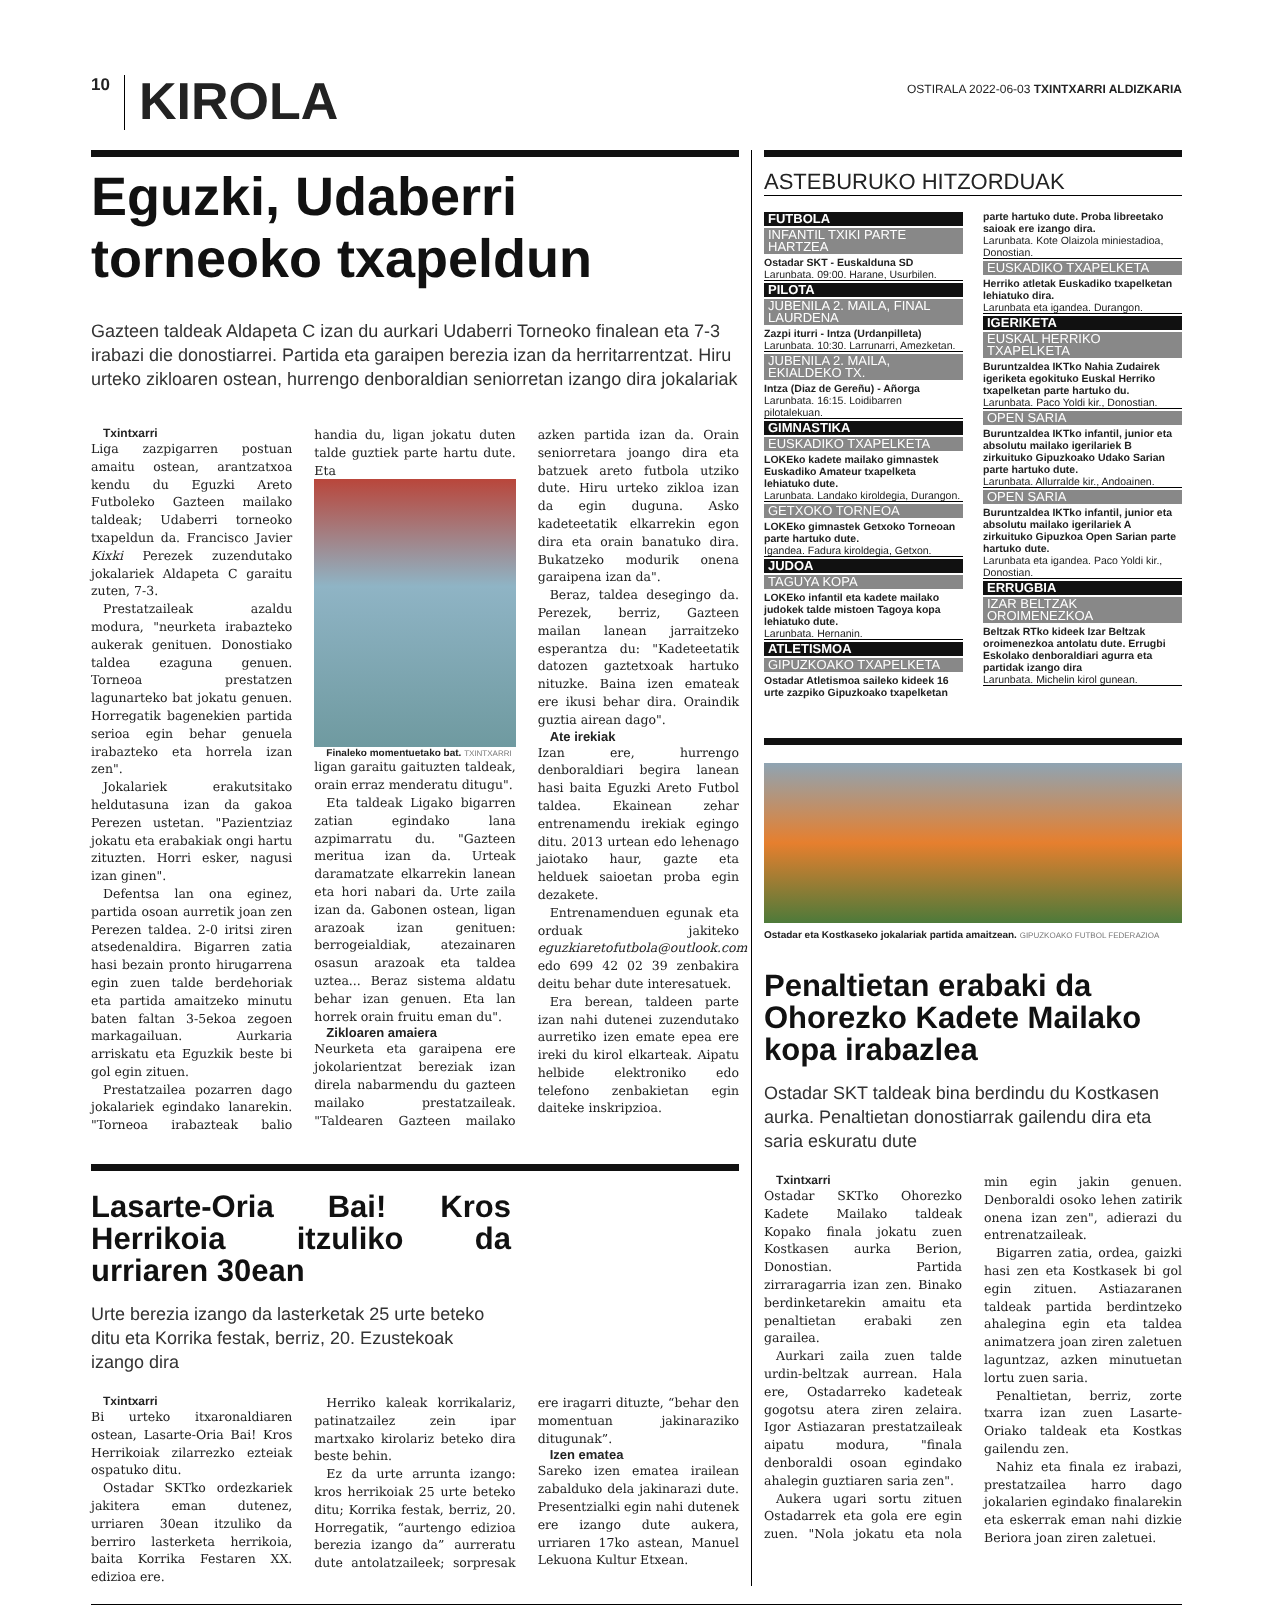10
KIROLA
OSTIRALA 2022-06-03 TXINTXARRI ALDIZKARIA
Eguzki, Udaberri
torneoko txapeldun
Gazteen taldeak Aldapeta C izan du aurkari Udaberri Torneoko finalean eta 7-3 irabazi die donostiarrei. Partida eta garaipen berezia izan da herritarrentzat. Hiru urteko zikloaren ostean, hurrengo denboraldian seniorretan izango dira jokalariak
Txintxarri
Liga zazpigarren postuan amaitu ostean, arantzatxoa kendu du Eguzki Areto Futboleko Gazteen mailako taldeak; Udaberri torneoko txapeldun da. Francisco Javier Kixki Perezek zuzendutako jokalariek Aldapeta C garaitu zuten, 7-3.
Prestatzaileak azaldu modura, "neurketa irabazteko aukerak genituen. Donostiako taldea ezaguna genuen. Torneoa prestatzen lagunarteko bat jokatu genuen. Horregatik bagenekien partida serioa egin behar genuela irabazteko eta horrela izan zen".
Jokalariek erakutsitako heldutasuna izan da gakoa Perezen ustetan. "Pazientziaz jokatu eta erabakiak ongi hartu zituzten. Horri esker, nagusi izan ginen".
Defentsa lan ona eginez, partida osoan aurretik joan zen Perezen taldea. 2-0 iritsi ziren atsedenaldira. Bigarren zatia hasi bezain pronto hirugarrena egin zuen talde berdehoriak eta partida amaitzeko minutu baten faltan 3-5ekoa zegoen markagailuan. Aurkaria arriskatu eta Eguzkik beste bi gol egin zituen.
Prestatzailea pozarren dago jokalariek egindako lanarekin. "Torneoa irabazteak balio handia du, ligan jokatu duten talde guztiek parte hartu dute. Eta
Finaleko momentuetako bat. TXINTXARRI
ligan garaitu gaituzten taldeak, orain erraz menderatu ditugu".
Eta taldeak Ligako bigarren zatian egindako lana azpimarratu du. "Gazteen meritua izan da. Urteak daramatzate elkarrekin lanean eta hori nabari da. Urte zaila izan da. Gabonen ostean, ligan arazoak izan genituen: berrogeialdiak, atezainaren osasun arazoak eta taldea uztea... Beraz sistema aldatu behar izan genuen. Eta lan horrek orain fruitu eman du".
Zikloaren amaiera
Neurketa eta garaipena ere jokolarientzat bereziak izan direla nabarmendu du gazteen mailako prestatzaileak. "Taldearen Gazteen mailako azken partida izan da. Orain seniorretara joango dira eta batzuek areto futbola utziko dute. Hiru urteko zikloa izan da egin duguna. Asko kadeteetatik elkarrekin egon dira eta orain banatuko dira. Bukatzeko modurik onena garaipena izan da".
Beraz, taldea desegingo da. Perezek, berriz, Gazteen mailan lanean jarraitzeko esperantza du: "Kadeteetatik datozen gaztetxoak hartuko nituzke. Baina izen emateak ere ikusi behar dira. Oraindik guztia airean dago".
Ate irekiak
Izan ere, hurrengo denboraldiari begira lanean hasi baita Eguzki Areto Futbol taldea. Ekainean zehar entrenamendu irekiak egingo ditu. 2013 urtean edo lehenago jaiotako haur, gazte eta helduek saioetan proba egin dezakete.
Entrenamenduen egunak eta orduak jakiteko eguzkiaretofutbola@outlook.com edo 699 42 02 39 zenbakira deitu behar dute interesatuek.
Era berean, taldeen parte izan nahi dutenei zuzendutako aurretiko izen emate epea ere ireki du kirol elkarteak. Aipatu helbide elektroniko edo telefono zenbakietan egin daiteke inskripzioa.
Lasarte-Oria Bai! Kros Herrikoia itzuliko da urriaren 30ean
Urte berezia izango da lasterketak 25 urte beteko ditu eta Korrika festak, berriz, 20. Ezustekoak izango dira
Txintxarri
Bi urteko itxaronaldiaren ostean, Lasarte-Oria Bai! Kros Herrikoiak zilarrezko ezteiak ospatuko ditu.
Ostadar SKTko ordezkariek jakitera eman dutenez, urriaren 30ean itzuliko da berriro lasterketa herrikoia, baita Korrika Festaren XX. edizioa ere.
Herriko kaleak korrikalariz, patinatzailez zein ipar martxako kirolariz beteko dira beste behin.
Ez da urte arrunta izango: kros herrikoiak 25 urte beteko ditu; Korrika festak, berriz, 20. Horregatik, “aurtengo edizioa berezia izango da” aurreratu dute antolatzaileek; sorpresak ere iragarri dituzte, “behar den momentuan jakinaraziko ditugunak”.
Izen ematea
Sareko izen ematea irailean zabalduko dela jakinarazi dute. Presentzialki egin nahi dutenek ere izango dute aukera, urriaren 17ko astean, Manuel Lekuona Kultur Etxean.
ASTEBURUKO HITZORDUAK
FUTBOLA
INFANTIL TXIKI PARTE HARTZEA
Ostadar SKT - Euskalduna SD
Larunbata. 09:00. Harane, Usurbilen.
PILOTA
JUBENILA 2. MAILA, FINAL LAURDENA
Zazpi iturri - Intza (Urdanpilleta)
Larunbata. 10:30. Larrunarri, Amezketan.
JUBENILA 2. MAILA, EKIALDEKO TX.
Intza (Diaz de Gereñu) - Añorga
Larunbata. 16:15. Loidibarren pilotalekuan.
GIMNASTIKA
EUSKADIKO TXAPELKETA
LOKEko kadete mailako gimnastek Euskadiko Amateur txapelketa lehiatuko dute.
Larunbata. Landako kiroldegia, Durangon.
GETXOKO TORNEOA
LOKEko gimnastek Getxoko Torneoan parte hartuko dute.
Igandea. Fadura kiroldegia, Getxon.
JUDOA
TAGUYA KOPA
LOKEko infantil eta kadete mailako judokek talde mistoen Tagoya kopa lehiatuko dute.
Larunbata. Hernanin.
ATLETISMOA
GIPUZKOAKO TXAPELKETA
Ostadar Atletismoa saileko kideek 16 urte zazpiko Gipuzkoako txapelketan parte hartuko dute. Proba libreetako saioak ere izango dira.
Larunbata. Kote Olaizola miniestadioa, Donostian.
EUSKADIKO TXAPELKETA
Herriko atletak Euskadiko txapelketan lehiatuko dira.
Larunbata eta igandea. Durangon.
IGERIKETA
EUSKAL HERRIKO TXAPELKETA
Buruntzaldea IKTko Nahia Zudairek igeriketa egokituko Euskal Herriko txapelketan parte hartuko du.
Larunbata. Paco Yoldi kir., Donostian.
OPEN SARIA
Buruntzaldea IKTko infantil, junior eta absolutu mailako igerilariek B zirkuituko Gipuzkoako Udako Sarian parte hartuko dute.
Larunbata. Allurralde kir., Andoainen.
OPEN SARIA
Buruntzaldea IKTko infantil, junior eta absolutu mailako igerilariek A zirkuituko Gipuzkoa Open Sarian parte hartuko dute.
Larunbata eta igandea. Paco Yoldi kir., Donostian.
ERRUGBIA
IZAR BELTZAK OROIMENEZKOA
Beltzak RTko kideek Izar Beltzak oroimenezkoa antolatu dute. Errugbi Eskolako denboraldiari agurra eta partidak izango dira
Larunbata. Michelin kirol gunean.
Ostadar eta Kostkaseko jokalariak partida amaitzean. GIPUZKOAKO FUTBOL FEDERAZIOA
Penaltietan erabaki da Ohorezko Kadete Mailako kopa irabazlea
Ostadar SKT taldeak bina berdindu du Kostkasen aurka. Penaltietan donostiarrak gailendu dira eta saria eskuratu dute
Txintxarri
Ostadar SKTko Ohorezko Kadete Mailako taldeak Kopako finala jokatu zuen Kostkasen aurka Berion, Donostian. Partida zirraragarria izan zen. Binako berdinketarekin amaitu eta penaltietan erabaki zen garailea.
Aurkari zaila zuen talde urdin-beltzak aurrean. Hala ere, Ostadarreko kadeteak gogotsu atera ziren zelaira. Igor Astiazaran prestatzaileak aipatu modura, "finala denboraldi osoan egindako ahalegin guztiaren saria zen".
Aukera ugari sortu zituen Ostadarrek eta gola ere egin zuen. "Nola jokatu eta nola min egin jakin genuen. Denboraldi osoko lehen zatirik onena izan zen", adierazi du entrenatzaileak.
Bigarren zatia, ordea, gaizki hasi zen eta Kostkasek bi gol egin zituen. Astiazaranen taldeak partida berdintzeko ahalegina egin eta taldea animatzera joan ziren zaletuen laguntzaz, azken minutuetan lortu zuen saria.
Penaltietan, berriz, zorte txarra izan zuen Lasarte-Oriako taldeak eta Kostkas gailendu zen.
Nahiz eta finala ez irabazi, prestatzailea harro dago jokalarien egindako finalarekin eta eskerrak eman nahi dizkie Beriora joan ziren zaletuei.